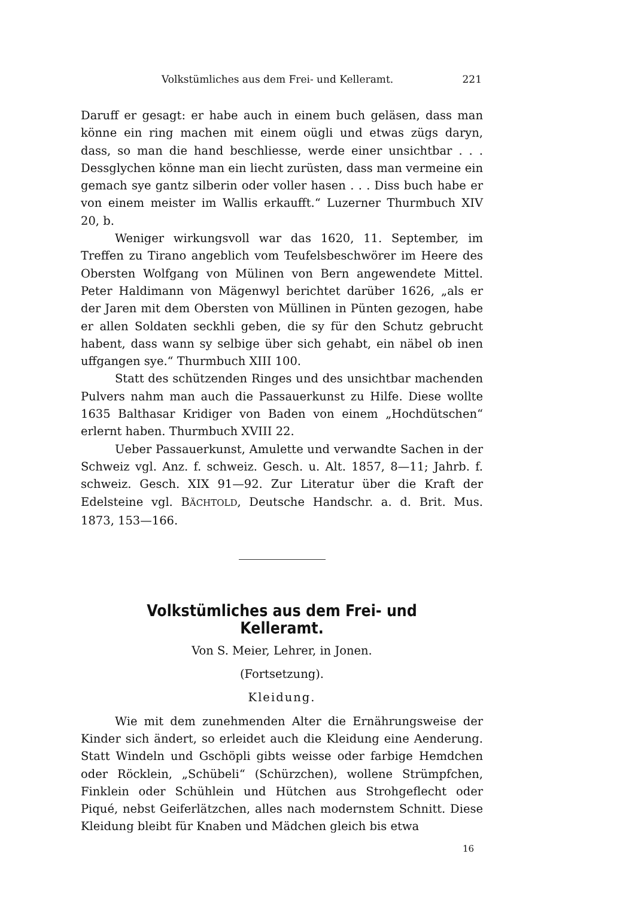Volkstümliches aus dem Frei- und Kelleramt. 221
Daruff er gesagt: er habe auch in einem buch geläsen, dass man könne ein ring machen mit einem oügli und etwas zügs daryn, dass, so man die hand beschliesse, werde einer unsichtbar . . . Dessglychen könne man ein liecht zurüsten, dass man vermeine ein gemach sye gantz silberin oder voller hasen . . . Diss buch habe er von einem meister im Wallis erkaufft.“ Luzerner Thurmbuch XIV 20, b.
Weniger wirkungsvoll war das 1620, 11. September, im Treffen zu Tirano angeblich vom Teufelsbeschwörer im Heere des Obersten Wolfgang von Mülinen von Bern angewendete Mittel. Peter Haldimann von Mägenwyl berichtet darüber 1626, „als er der Jaren mit dem Obersten von Müllinen in Pünten gezogen, habe er allen Soldaten seckhli geben, die sy für den Schutz gebrucht habent, dass wann sy selbige über sich gehabt, ein näbel ob inen uffgangen sye.“ Thurmbuch XIII 100.
Statt des schützenden Ringes und des unsichtbar machenden Pulvers nahm man auch die Passauerkunst zu Hilfe. Diese wollte 1635 Balthasar Kridiger von Baden von einem „Hochdütschen“ erlernt haben. Thurmbuch XVIII 22.
Ueber Passauerkunst, Amulette und verwandte Sachen in der Schweiz vgl. Anz. f. schweiz. Gesch. u. Alt. 1857, 8—11; Jahrb. f. schweiz. Gesch. XIX 91—92. Zur Literatur über die Kraft der Edelsteine vgl. BÄCHTOLD, Deutsche Handschr. a. d. Brit. Mus. 1873, 153—166.
Volkstümliches aus dem Frei- und Kelleramt.
Von S. Meier, Lehrer, in Jonen.
(Fortsetzung).
Kleidung.
Wie mit dem zunehmenden Alter die Ernährungsweise der Kinder sich ändert, so erleidet auch die Kleidung eine Aenderung. Statt Windeln und Gschöpli gibts weisse oder farbige Hemdchen oder Röcklein, „Schübeli“ (Schürzchen), wollene Strümpfchen, Finklein oder Schühlein und Hütchen aus Strohgeflecht oder Piqué, nebst Geiferlätzchen, alles nach modernstem Schnitt. Diese Kleidung bleibt für Knaben und Mädchen gleich bis etwa
16